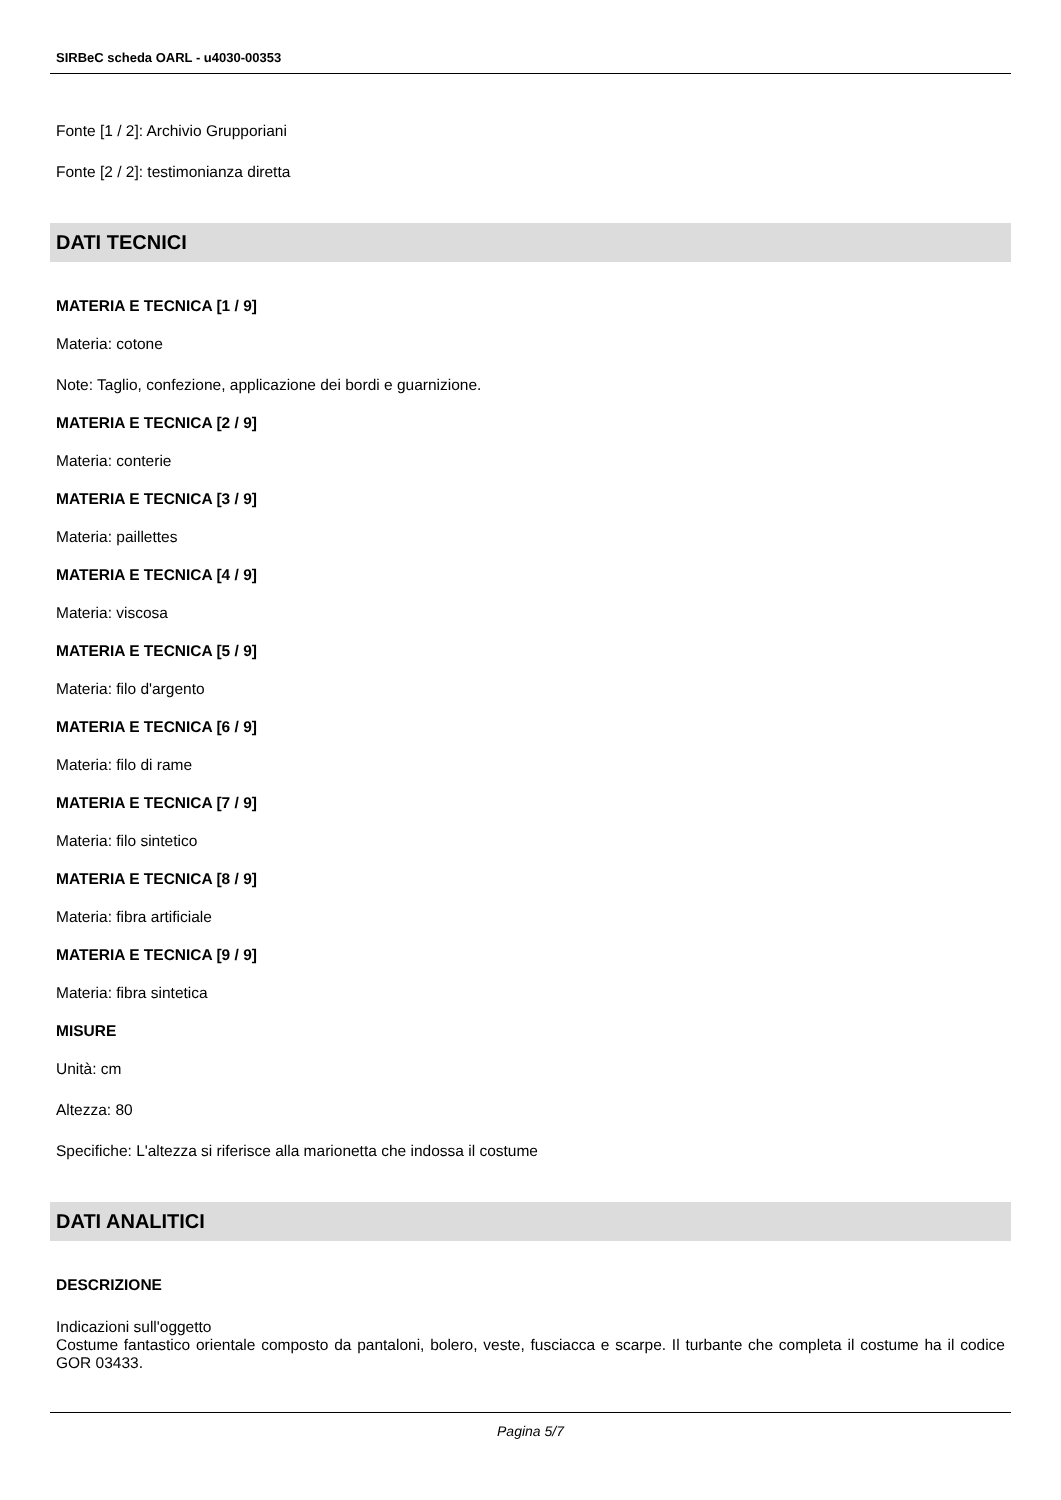SIRBeC scheda OARL - u4030-00353
Fonte [1 / 2]: Archivio Grupporiani
Fonte [2 / 2]: testimonianza diretta
DATI TECNICI
MATERIA E TECNICA [1 / 9]
Materia: cotone
Note: Taglio, confezione, applicazione dei bordi e guarnizione.
MATERIA E TECNICA [2 / 9]
Materia: conterie
MATERIA E TECNICA [3 / 9]
Materia: paillettes
MATERIA E TECNICA [4 / 9]
Materia: viscosa
MATERIA E TECNICA [5 / 9]
Materia: filo d'argento
MATERIA E TECNICA [6 / 9]
Materia: filo di rame
MATERIA E TECNICA [7 / 9]
Materia: filo sintetico
MATERIA E TECNICA [8 / 9]
Materia: fibra artificiale
MATERIA E TECNICA [9 / 9]
Materia: fibra sintetica
MISURE
Unità: cm
Altezza: 80
Specifiche: L'altezza si riferisce alla marionetta che indossa il costume
DATI ANALITICI
DESCRIZIONE
Indicazioni sull'oggetto
Costume fantastico orientale composto da pantaloni, bolero, veste, fusciacca e scarpe. Il turbante che completa il costume ha il codice GOR 03433.
Pagina 5/7